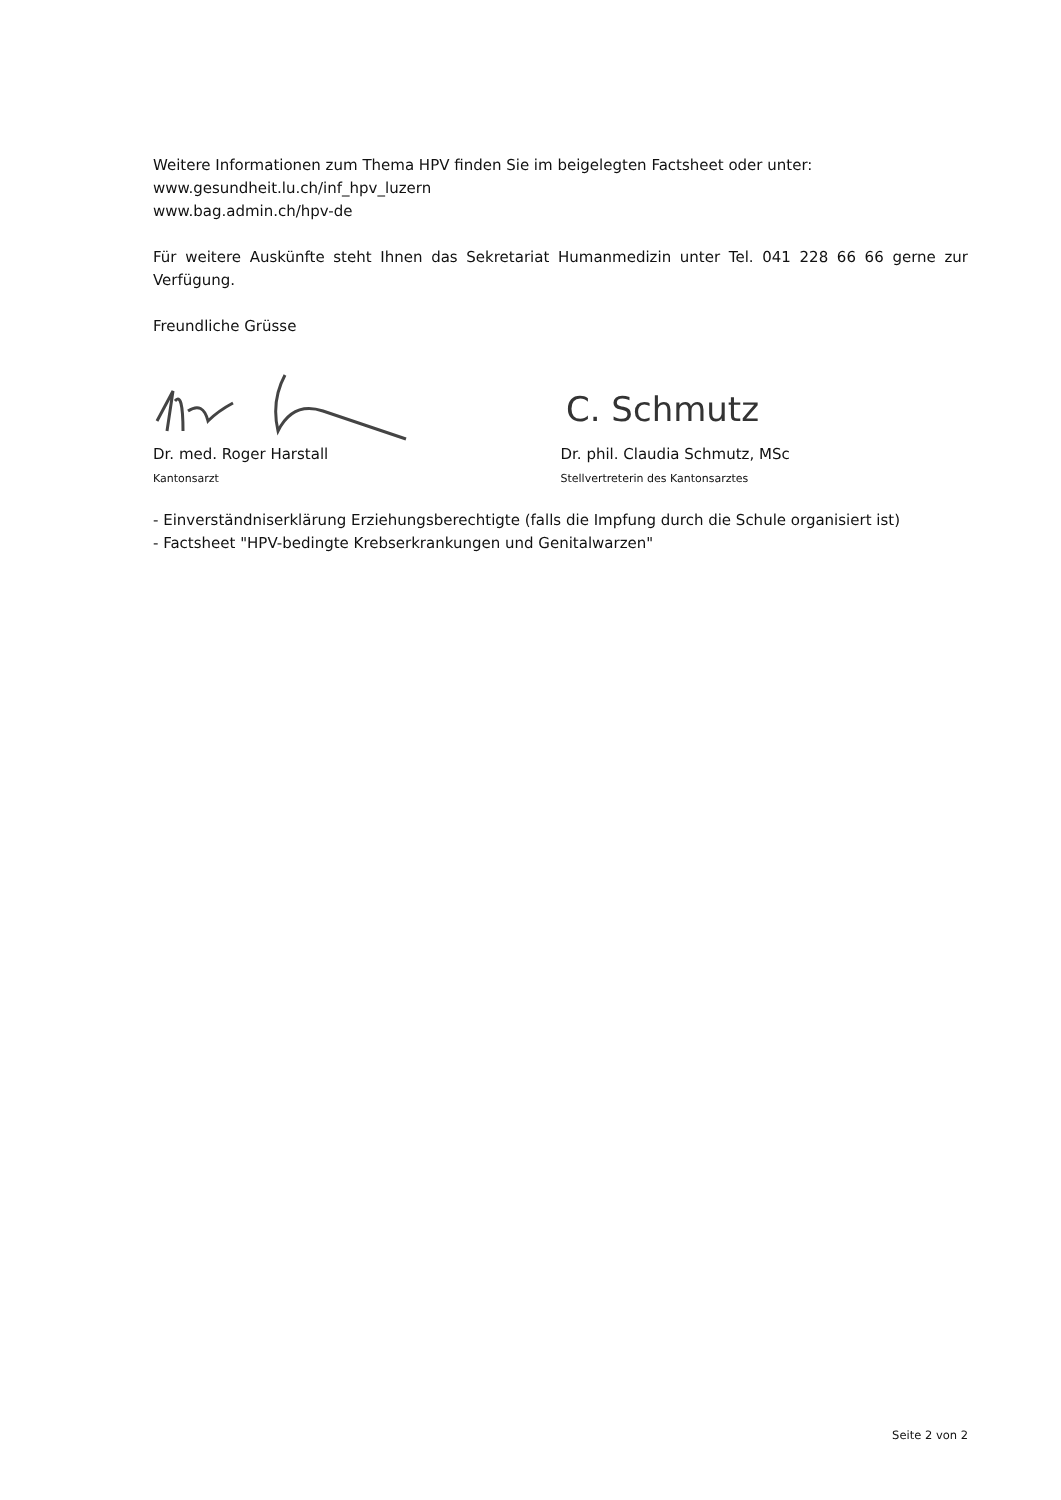Weitere Informationen zum Thema HPV finden Sie im beigelegten Factsheet oder unter:
www.gesundheit.lu.ch/inf_hpv_luzern
www.bag.admin.ch/hpv-de
Für weitere Auskünfte steht Ihnen das Sekretariat Humanmedizin unter Tel. 041 228 66 66 gerne zur Verfügung.
Freundliche Grüsse
Dr. med. Roger Harstall
Kantonsarzt
C. Schmutz
Dr. phil. Claudia Schmutz, MSc
Stellvertreterin des Kantonsarztes
- Einverständniserklärung Erziehungsberechtigte (falls die Impfung durch die Schule organisiert ist)
- Factsheet "HPV-bedingte Krebserkrankungen und Genitalwarzen"
Seite 2 von 2